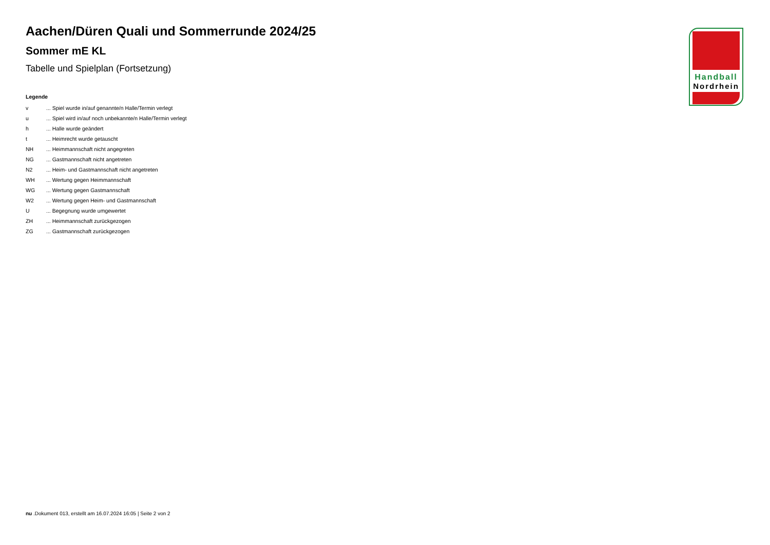Aachen/Düren Quali und Sommerrunde 2024/25
Sommer mE KL
Tabelle und Spielplan (Fortsetzung)
Legende
v... Spiel wurde in/auf genannte/n Halle/Termin verlegt
u... Spiel wird in/auf noch unbekannte/n Halle/Termin verlegt
h... Halle wurde geändert
t... Heimrecht wurde getauscht
NH... Heimmannschaft nicht angegreten
NG... Gastmannschaft nicht angetreten
N2... Heim- und Gastmannschaft nicht angetreten
WH... Wertung gegen Heimmannschaft
WG... Wertung gegen Gastmannschaft
W2... Wertung gegen Heim- und Gastmannschaft
U... Begegnung wurde umgewertet
ZH... Heimmannschaft zurückgezogen
ZG... Gastmannschaft zurückgezogen
Handball
Nordrhein
nu .Dokument 013, erstellt am 16.07.2024 16:05 | Seite 2 von 2